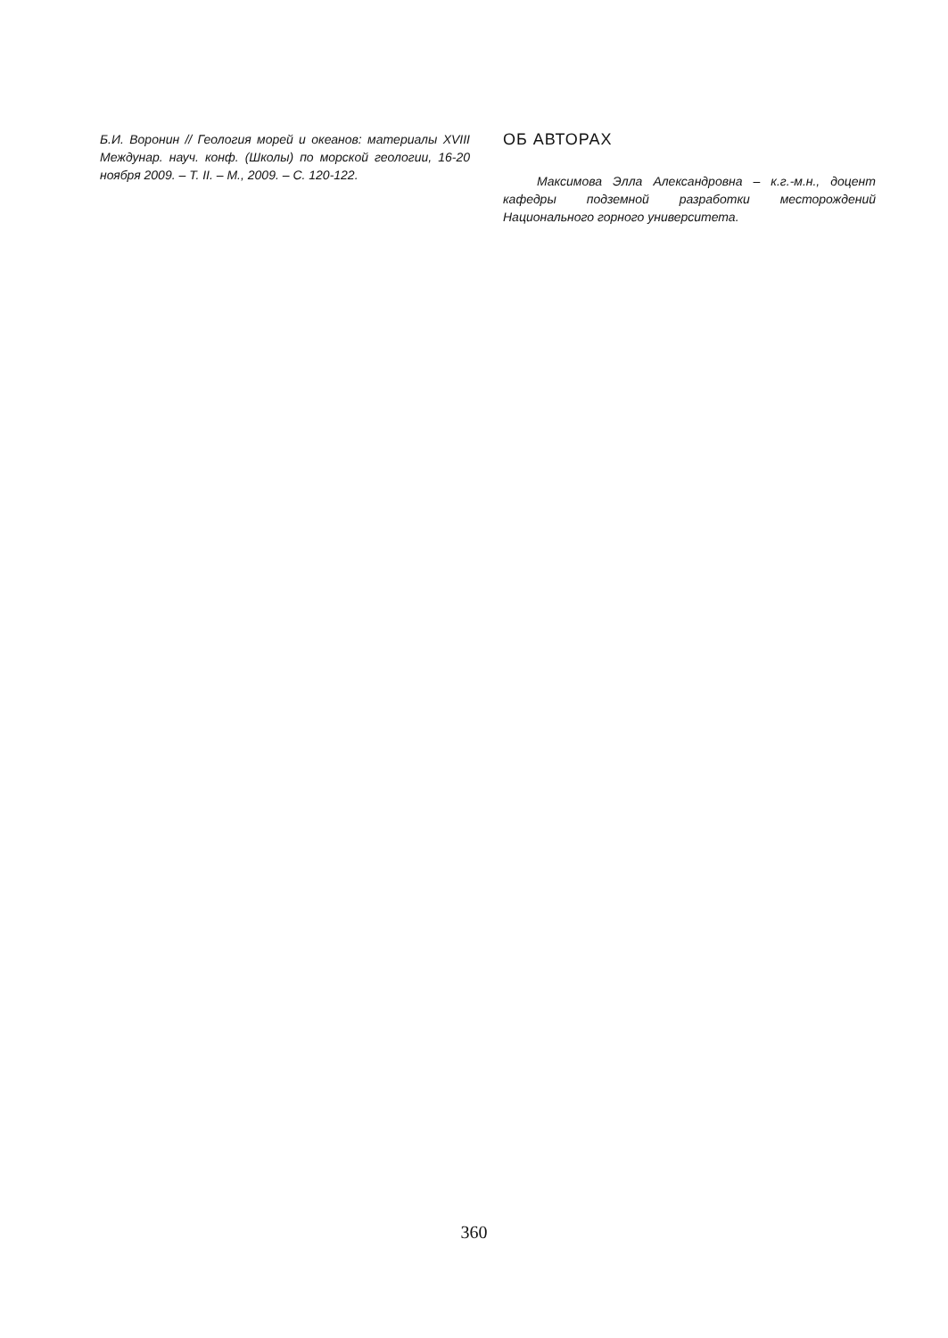Б.И. Воронин // Геология морей и океанов: материалы XVIII Междунар. науч. конф. (Школы) по морской геологии, 16-20 ноября 2009. – Т. II. – М., 2009. – С. 120-122.
ОБ АВТОРАХ
Максимова Элла Александровна – к.г.-м.н., доцент кафедры подземной разработки месторождений Национального горного университета.
360